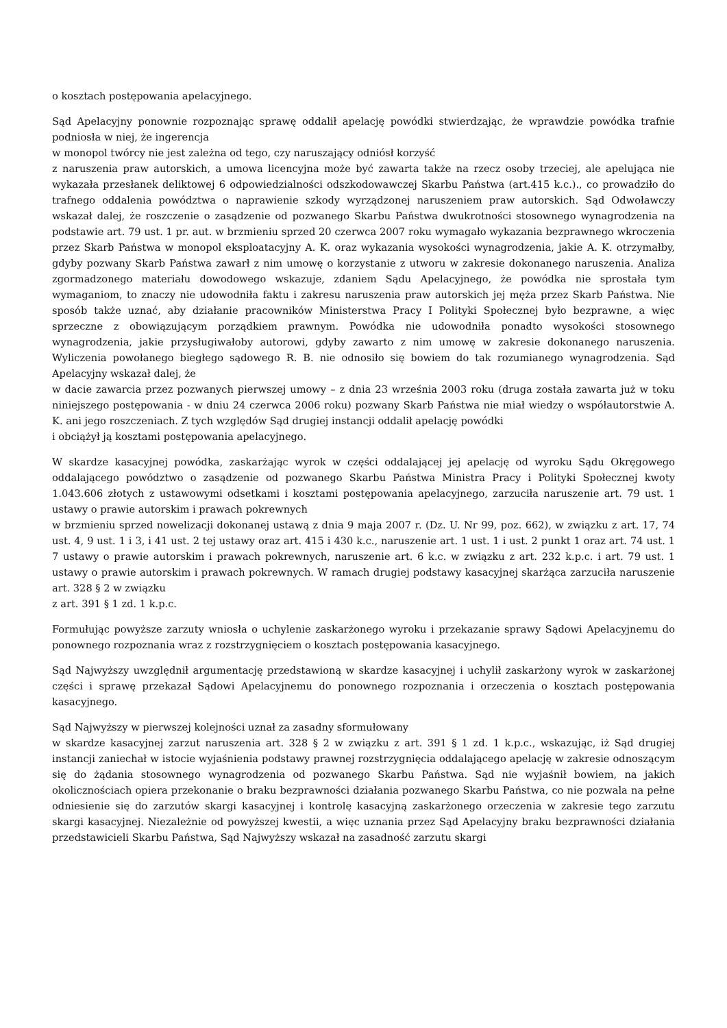o kosztach postępowania apelacyjnego.
Sąd Apelacyjny ponownie rozpoznając sprawę oddalił apelację powódki stwierdzając, że wprawdzie powódka trafnie podniosła w niej, że ingerencja
w monopol twórcy nie jest zależna od tego, czy naruszający odniósł korzyść
z naruszenia praw autorskich, a umowa licencyjna może być zawarta także na rzecz osoby trzeciej, ale apelująca nie wykazała przesłanek deliktowej 6 odpowiedzialności odszkodowawczej Skarbu Państwa (art.415 k.c.)., co prowadziło do trafnego oddalenia powództwa o naprawienie szkody wyrządzonej naruszeniem praw autorskich. Sąd Odwoławczy wskazał dalej, że roszczenie o zasądzenie od pozwanego Skarbu Państwa dwukrotności stosownego wynagrodzenia na podstawie art. 79 ust. 1 pr. aut. w brzmieniu sprzed 20 czerwca 2007 roku wymagało wykazania bezprawnego wkroczenia przez Skarb Państwa w monopol eksploatacyjny A. K. oraz wykazania wysokości wynagrodzenia, jakie A. K. otrzymałby, gdyby pozwany Skarb Państwa zawarł z nim umowę o korzystanie z utworu w zakresie dokonanego naruszenia. Analiza zgormadzonego materiału dowodowego wskazuje, zdaniem Sądu Apelacyjnego, że powódka nie sprostała tym wymaganiom, to znaczy nie udowodniła faktu i zakresu naruszenia praw autorskich jej męża przez Skarb Państwa. Nie sposób także uznać, aby działanie pracowników Ministerstwa Pracy I Polityki Społecznej było bezprawne, a więc sprzeczne z obowiązującym porządkiem prawnym. Powódka nie udowodniła ponadto wysokości stosownego wynagrodzenia, jakie przysługiwałoby autorowi, gdyby zawarto z nim umowę w zakresie dokonanego naruszenia. Wyliczenia powołanego biegłego sądowego R. B. nie odnosiło się bowiem do tak rozumianego wynagrodzenia. Sąd Apelacyjny wskazał dalej, że
w dacie zawarcia przez pozwanych pierwszej umowy – z dnia 23 września 2003 roku (druga została zawarta już w toku niniejszego postępowania - w dniu 24 czerwca 2006 roku) pozwany Skarb Państwa nie miał wiedzy o współautorstwie A. K. ani jego roszczeniach. Z tych względów Sąd drugiej instancji oddalił apelację powódki
i obciążył ją kosztami postępowania apelacyjnego.
W skardze kasacyjnej powódka, zaskarżając wyrok w części oddalającej jej apelację od wyroku Sądu Okręgowego oddalającego powództwo o zasądzenie od pozwanego Skarbu Państwa Ministra Pracy i Polityki Społecznej kwoty 1.043.606 złotych z ustawowymi odsetkami i kosztami postępowania apelacyjnego, zarzuciła naruszenie art. 79 ust. 1 ustawy o prawie autorskim i prawach pokrewnych
w brzmieniu sprzed nowelizacji dokonanej ustawą z dnia 9 maja 2007 r. (Dz. U. Nr 99, poz. 662), w związku z art. 17, 74 ust. 4, 9 ust. 1 i 3, i 41 ust. 2 tej ustawy oraz art. 415 i 430 k.c., naruszenie art. 1 ust. 1 i ust. 2 punkt 1 oraz art. 74 ust. 1 7 ustawy o prawie autorskim i prawach pokrewnych, naruszenie art. 6 k.c. w związku z art. 232 k.p.c. i art. 79 ust. 1 ustawy o prawie autorskim i prawach pokrewnych. W ramach drugiej podstawy kasacyjnej skarżąca zarzuciła naruszenie art. 328 § 2 w związku
z art. 391 § 1 zd. 1 k.p.c.
Formułując powyższe zarzuty wniosła o uchylenie zaskarżonego wyroku i przekazanie sprawy Sądowi Apelacyjnemu do ponownego rozpoznania wraz z rozstrzygnięciem o kosztach postępowania kasacyjnego.
Sąd Najwyższy uwzględnił argumentację przedstawioną w skardze kasacyjnej i uchylił zaskarżony wyrok w zaskarżonej części i sprawę przekazał Sądowi Apelacyjnemu do ponownego rozpoznania i orzeczenia o kosztach postępowania kasacyjnego.
Sąd Najwyższy w pierwszej kolejności uznał za zasadny sformułowany
w skardze kasacyjnej zarzut naruszenia art. 328 § 2 w związku z art. 391 § 1 zd. 1 k.p.c., wskazując, iż Sąd drugiej instancji zaniechał w istocie wyjaśnienia podstawy prawnej rozstrzygnięcia oddalającego apelację w zakresie odnoszącym się do żądania stosownego wynagrodzenia od pozwanego Skarbu Państwa. Sąd nie wyjaśnił bowiem, na jakich okolicznościach opiera przekonanie o braku bezprawności działania pozwanego Skarbu Państwa, co nie pozwala na pełne odniesienie się do zarzutów skargi kasacyjnej i kontrolę kasacyjną zaskarżonego orzeczenia w zakresie tego zarzutu skargi kasacyjnej. Niezależnie od powyższej kwestii, a więc uznania przez Sąd Apelacyjny braku bezprawności działania przedstawicieli Skarbu Państwa, Sąd Najwyższy wskazał na zasadność zarzutu skargi